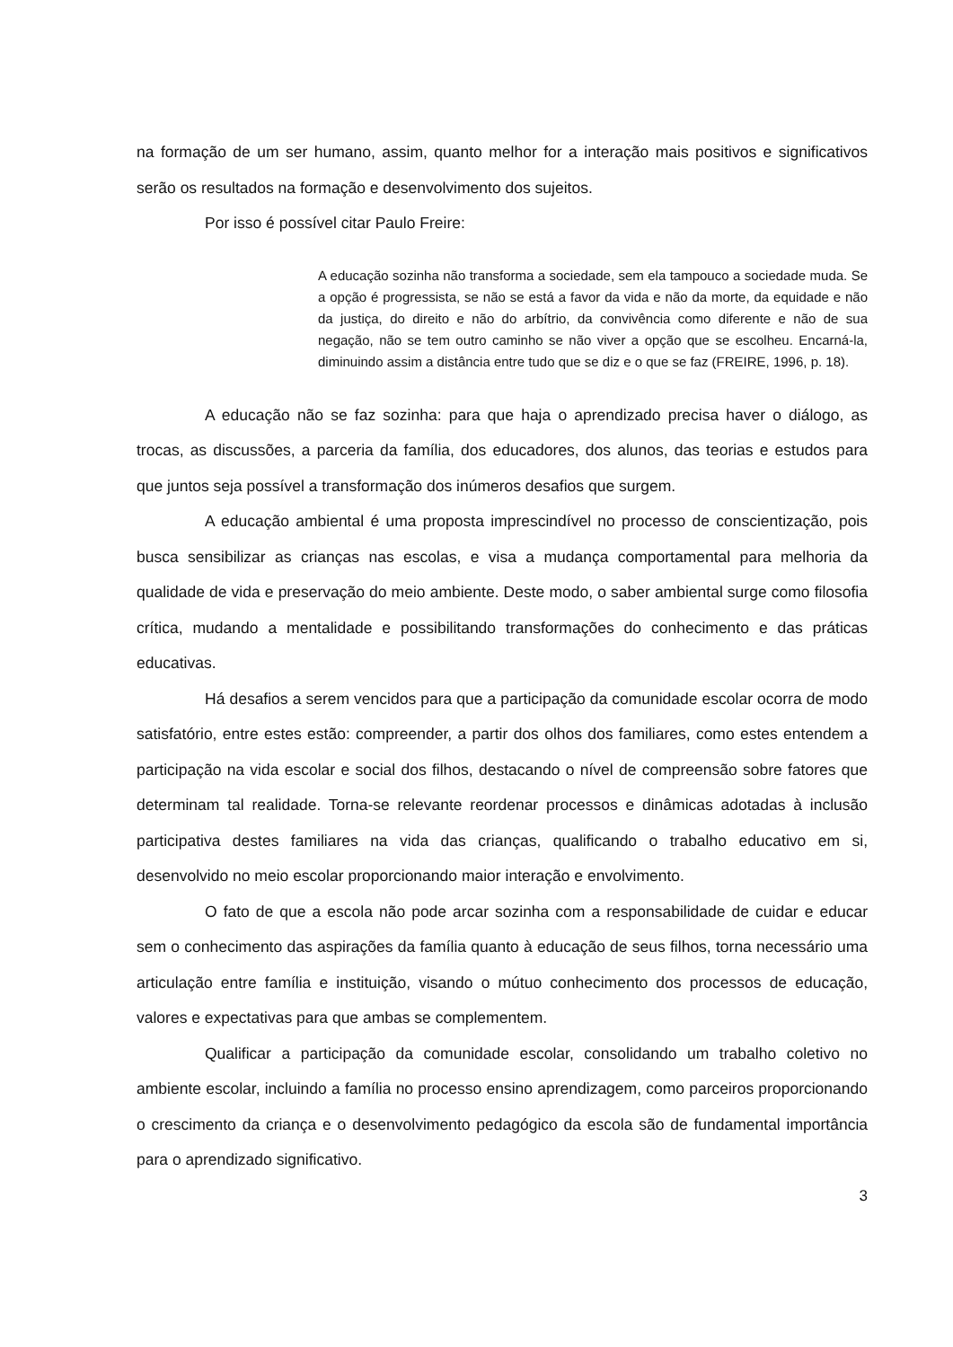na formação de um ser humano, assim, quanto melhor for a interação mais positivos e significativos serão os resultados na formação e desenvolvimento dos sujeitos.
Por isso é possível citar Paulo Freire:
A educação sozinha não transforma a sociedade, sem ela tampouco a sociedade muda. Se a opção é progressista, se não se está a favor da vida e não da morte, da equidade e não da justiça, do direito e não do arbítrio, da convivência como diferente e não de sua negação, não se tem outro caminho se não viver a opção que se escolheu. Encarná-la, diminuindo assim a distância entre tudo que se diz e o que se faz (FREIRE, 1996, p. 18).
A educação não se faz sozinha: para que haja o aprendizado precisa haver o diálogo, as trocas, as discussões, a parceria da família, dos educadores, dos alunos, das teorias e estudos para que juntos seja possível a transformação dos inúmeros desafios que surgem.
A educação ambiental é uma proposta imprescindível no processo de conscientização, pois busca sensibilizar as crianças nas escolas, e visa a mudança comportamental para melhoria da qualidade de vida e preservação do meio ambiente. Deste modo, o saber ambiental surge como filosofia crítica, mudando a mentalidade e possibilitando transformações do conhecimento e das práticas educativas.
Há desafios a serem vencidos para que a participação da comunidade escolar ocorra de modo satisfatório, entre estes estão: compreender, a partir dos olhos dos familiares, como estes entendem a participação na vida escolar e social dos filhos, destacando o nível de compreensão sobre fatores que determinam tal realidade. Torna-se relevante reordenar processos e dinâmicas adotadas à inclusão participativa destes familiares na vida das crianças, qualificando o trabalho educativo em si, desenvolvido no meio escolar proporcionando maior interação e envolvimento.
O fato de que a escola não pode arcar sozinha com a responsabilidade de cuidar e educar sem o conhecimento das aspirações da família quanto à educação de seus filhos, torna necessário uma articulação entre família e instituição, visando o mútuo conhecimento dos processos de educação, valores e expectativas para que ambas se complementem.
Qualificar a participação da comunidade escolar, consolidando um trabalho coletivo no ambiente escolar, incluindo a família no processo ensino aprendizagem, como parceiros proporcionando o crescimento da criança e o desenvolvimento pedagógico da escola são de fundamental importância para o aprendizado significativo.
3